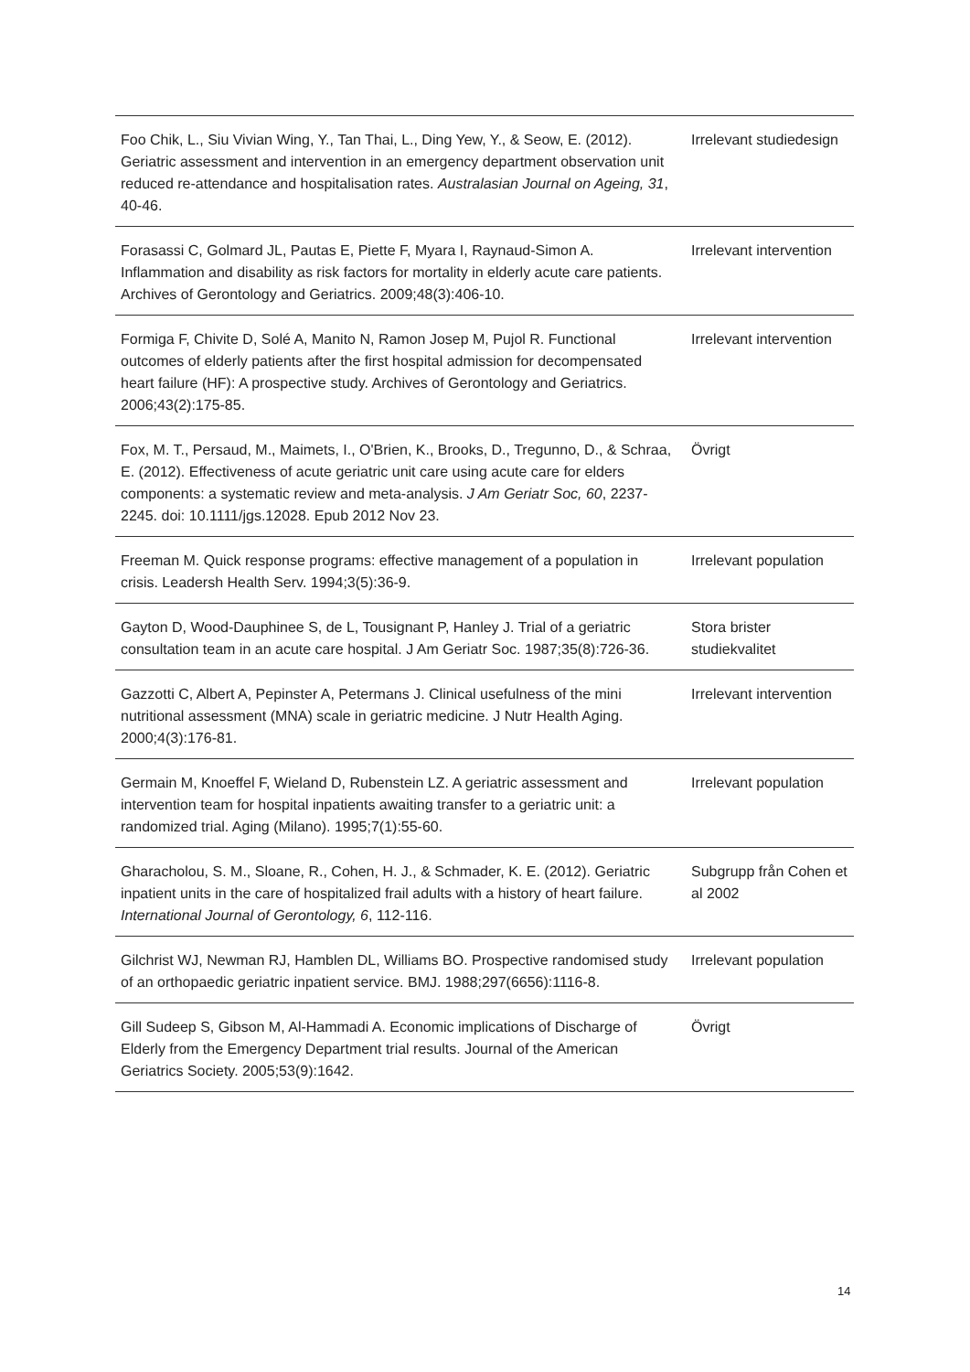| Foo Chik, L., Siu Vivian Wing, Y., Tan Thai, L., Ding Yew, Y., & Seow, E. (2012). Geriatric assessment and intervention in an emergency department observation unit reduced re-attendance and hospitalisation rates. Australasian Journal on Ageing, 31 , 40-46. | Irrelevant studiedesign |
| Forasassi C, Golmard JL, Pautas E, Piette F, Myara I, Raynaud-Simon A. Inflammation and disability as risk factors for mortality in elderly acute care patients. Archives of Gerontology and Geriatrics. 2009;48(3):406-10. | Irrelevant intervention |
| Formiga F, Chivite D, Solé A, Manito N, Ramon Josep M, Pujol R. Functional outcomes of elderly patients after the first hospital admission for decompensated heart failure (HF): A prospective study. Archives of Gerontology and Geriatrics. 2006;43(2):175-85. | Irrelevant intervention |
| Fox, M. T., Persaud, M., Maimets, I., O'Brien, K., Brooks, D., Tregunno, D., & Schraa, E. (2012). Effectiveness of acute geriatric unit care using acute care for elders components: a systematic review and meta-analysis. J Am Geriatr Soc, 60 , 2237-2245. doi: 10.1111/jgs.12028. Epub 2012 Nov 23. | Övrigt |
| Freeman M. Quick response programs: effective management of a population in crisis. Leadersh Health Serv. 1994;3(5):36-9. | Irrelevant population |
| Gayton D, Wood-Dauphinee S, de L, Tousignant P, Hanley J. Trial of a geriatric consultation team in an acute care hospital. J Am Geriatr Soc. 1987;35(8):726-36. | Stora brister studiekvalitet |
| Gazzotti C, Albert A, Pepinster A, Petermans J. Clinical usefulness of the mini nutritional assessment (MNA) scale in geriatric medicine. J Nutr Health Aging. 2000;4(3):176-81. | Irrelevant intervention |
| Germain M, Knoeffel F, Wieland D, Rubenstein LZ. A geriatric assessment and intervention team for hospital inpatients awaiting transfer to a geriatric unit: a randomized trial. Aging (Milano). 1995;7(1):55-60. | Irrelevant population |
| Gharacholou, S. M., Sloane, R., Cohen, H. J., & Schmader, K. E. (2012). Geriatric inpatient units in the care of hospitalized frail adults with a history of heart failure. International Journal of Gerontology, 6 , 112-116. | Subgrupp från Cohen et al 2002 |
| Gilchrist WJ, Newman RJ, Hamblen DL, Williams BO. Prospective randomised study of an orthopaedic geriatric inpatient service. BMJ. 1988;297(6656):1116-8. | Irrelevant population |
| Gill Sudeep S, Gibson M, Al-Hammadi A. Economic implications of Discharge of Elderly from the Emergency Department trial results. Journal of the American Geriatrics Society. 2005;53(9):1642. | Övrigt |
14